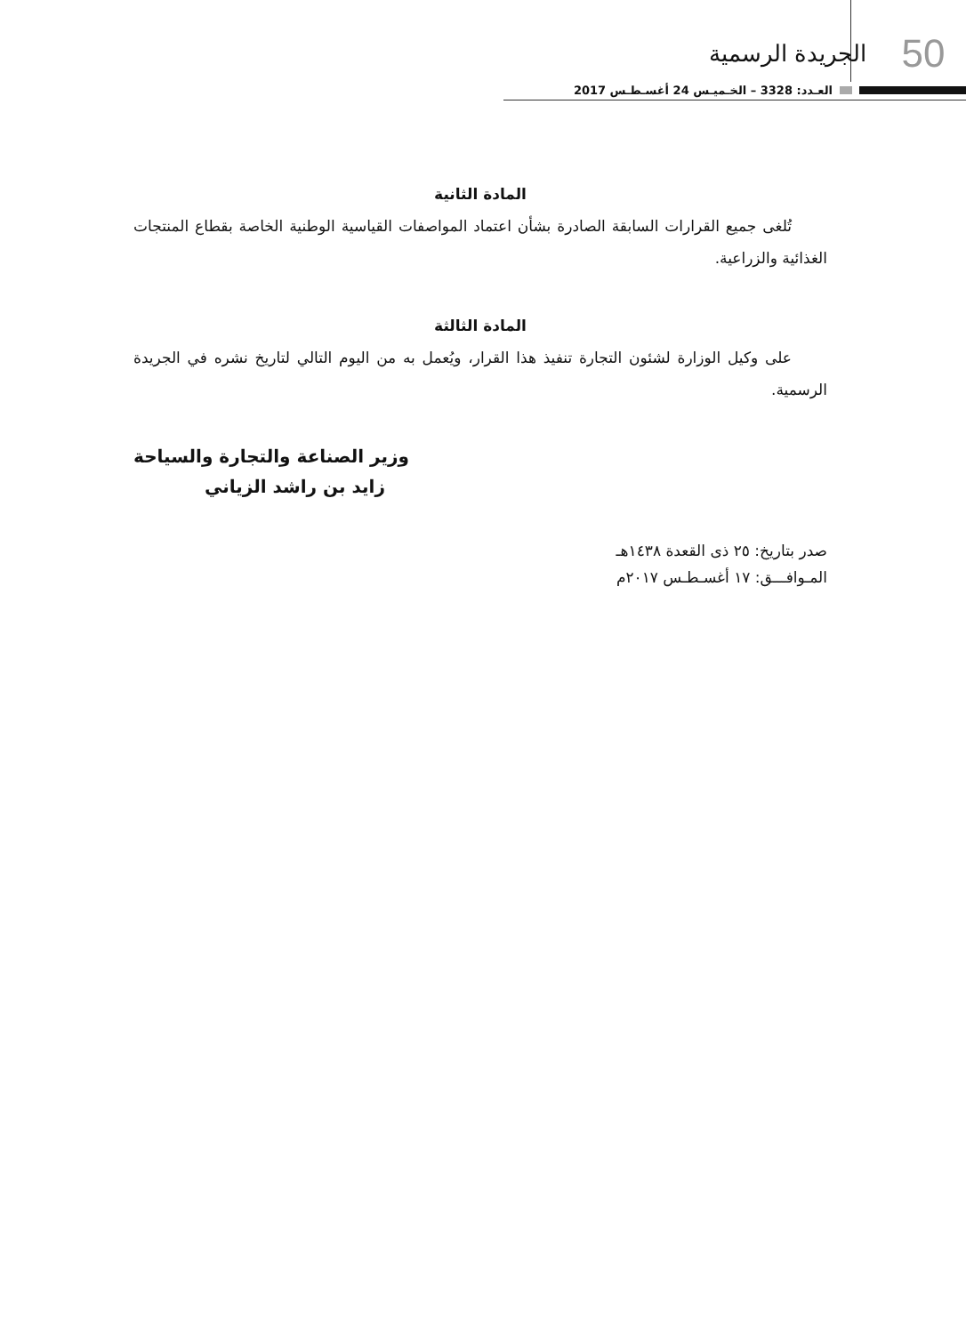50 الجريدة الرسمية
العـدد: 3328 – الخـميـس 24 أغسـطـس 2017
المادة الثانية
تُلغى جميع القرارات السابقة الصادرة بشأن اعتماد المواصفات القياسية الوطنية الخاصة بقطاع المنتجات الغذائية والزراعية.
المادة الثالثة
على وكيل الوزارة لشئون التجارة تنفيذ هذا القرار، ويُعمل به من اليوم التالي لتاريخ نشره في الجريدة الرسمية.
وزير الصناعة والتجارة والسياحة
زايد بن راشد الزياني
صدر بتاريخ: ٢٥ ذى القعدة ١٤٣٨هـ
المـوافـــق: ١٧ أغسـطـس ٢٠١٧م